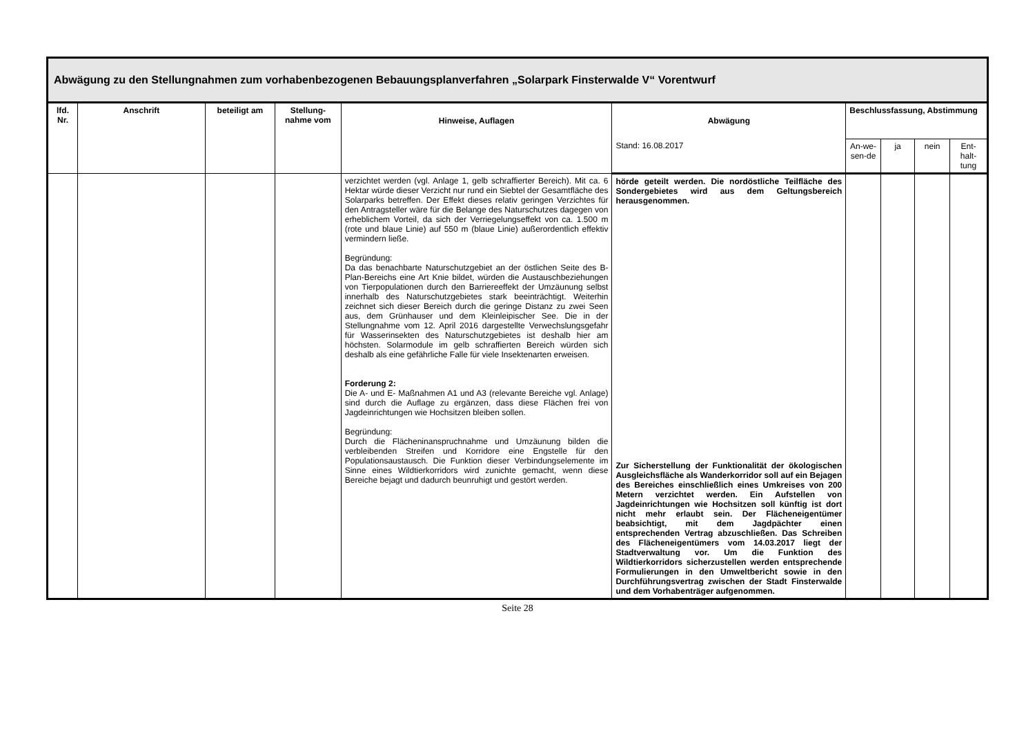Abwägung zu den Stellungnahmen zum vorhabenbezogenen Bebauungsplanverfahren „Solarpark Finsterwalde V“ Vorentwurf
| lfd. Nr. | Anschrift | beteiligt am | Stellung-nahme vom | Hinweise, Auflagen | Abwägung | Beschlussfassung, Abstimmung | | | |
| --- | --- | --- | --- | --- | --- | --- | --- | --- | --- |
| | | | | | Stand: 16.08.2017 | An-we-sen-de | ja | nein | Ent-halt-tung |
| | | | | verzichtet werden (vgl. Anlage 1, gelb schraffierter Bereich). Mit ca. 6 Hektar würde dieser Verzicht nur rund ein Siebtel der Gesamtfläche des Solarparks betreffen. Der Effekt dieses relativ geringen Verzichtes für den Antragsteller wäre für die Belange des Naturschutzes dagegen von erheblichem Vorteil, da sich der Verriegelungseffekt von ca. 1.500 m (rote und blaue Linie) auf 550 m (blaue Linie) außerordentlich effektiv vermindern ließe. Begründung: Da das benachbarte Naturschutzgebiet an der östlichen Seite des B-Plan-Bereichs eine Art Knie bildet, würden die Austauschbeziehungen von Tierpopulationen durch den Barriereeffekt der Umzäunung selbst innerhalb des Naturschutzgebietes stark beeinträchtigt. Weiterhin zeichnet sich dieser Bereich durch die geringe Distanz zu zwei Seen aus, dem Grünhauser und dem Kleinleipischer See. Die in der Stellungnahme vom 12. April 2016 dargestellte Verwechslungsgefahr für Wasserinsekten des Naturschutzgebietes ist deshalb hier am höchsten. Solarmodule im gelb schraffierten Bereich würden sich deshalb als eine gefährliche Falle für viele Insektenarten erweisen. Forderung 2: Die A- und E- Maßnahmen A1 und A3 (relevante Bereiche vgl. Anlage) sind durch die Auflage zu ergänzen, dass diese Flächen frei von Jagdeinrichtungen wie Hochsitzen bleiben sollen. Begründung: Durch die Flächeninanspruchnahme und Umzäunung bilden die verbleibenden Streifen und Korridore eine Engstelle für den Populationsaustausch. Die Funktion dieser Verbindungselemente im Sinne eines Wildtierkorridors wird zunichte gemacht, wenn diese Bereiche bejagt und dadurch beunruhigt und gestört werden. | hörde geteilt werden. Die nordöstliche Teilfläche des Sondergebietes wird aus dem Geltungsbereich herausgenommen. Zur Sicherstellung der Funktionalität der ökologischen Ausgleichsfläche als Wanderkorridor soll auf ein Bejagen des Bereiches einschließlich eines Umkreises von 200 Metern verzichtet werden. Ein Aufstellen von Jagdeinrichtungen wie Hochsitzen soll künftig ist dort nicht mehr erlaubt sein. Der Flächeneigentümer beabsichtigt, mit dem Jagdpächter einen entsprechenden Vertrag abzuschließen. Das Schreiben des Flächeneigentümers vom 14.03.2017 liegt der Stadtverwaltung vor. Um die Funktion des Wildtierkorridors sicherzustellen werden entsprechende Formulierungen in den Umweltbericht sowie in den Durchführungsvertrag zwischen der Stadt Finsterwalde und dem Vorhabenträger aufgenommen. | | | | |
Seite 28